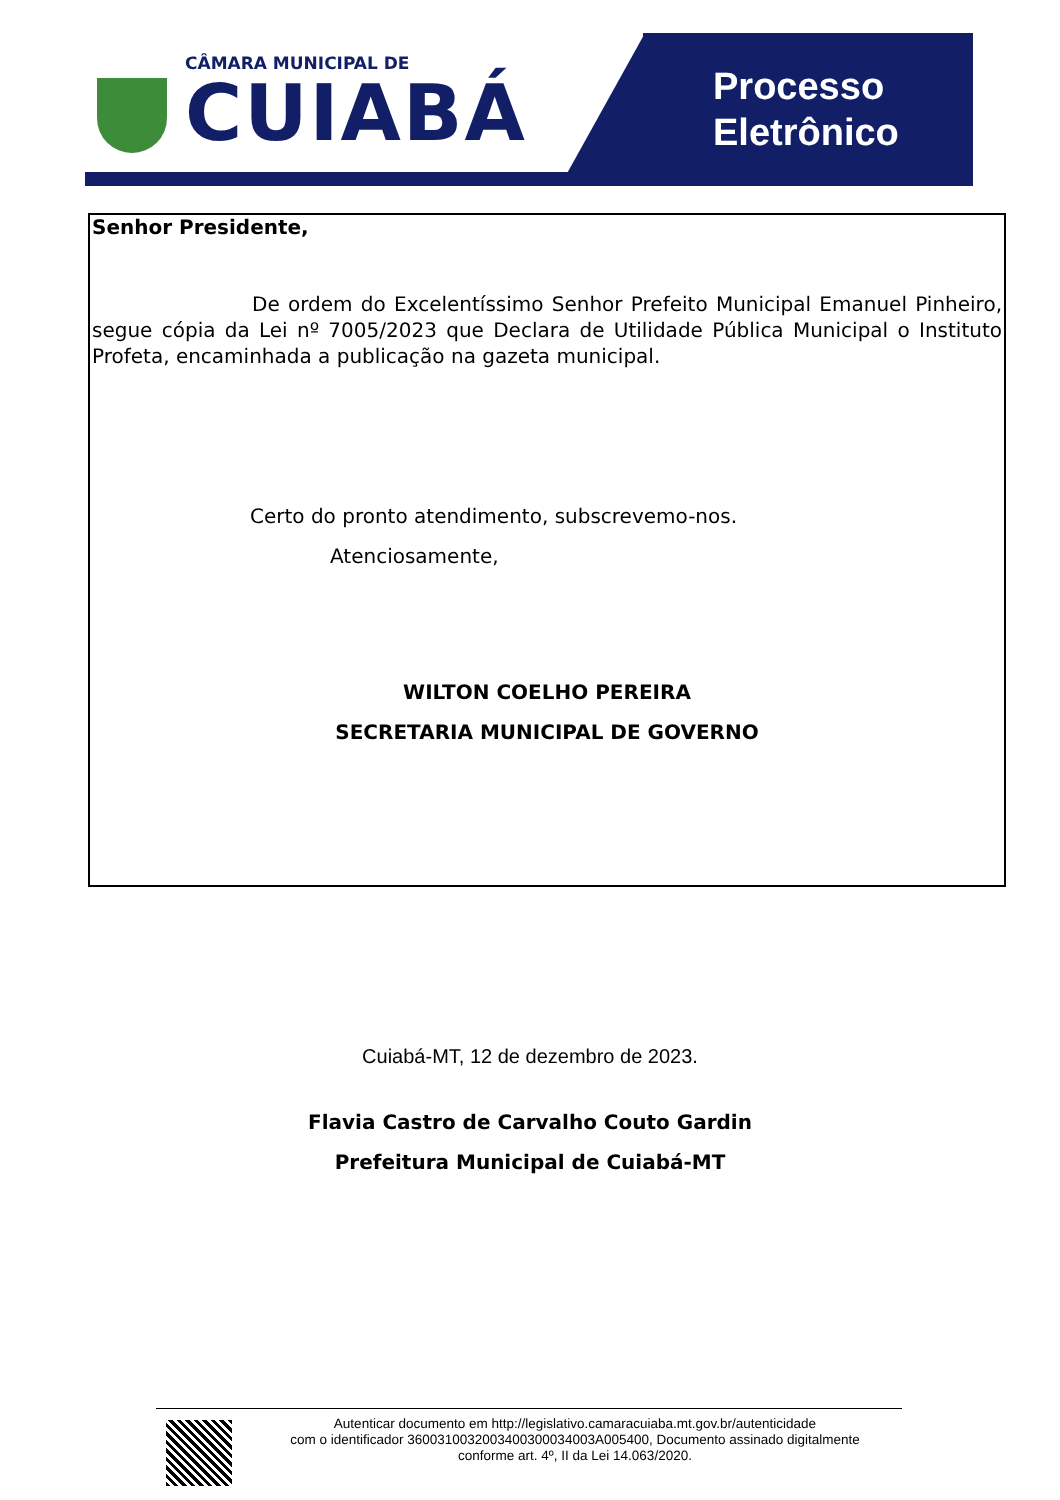CÂMARA MUNICIPAL DE
CUIABÁ
Processo
Eletrônico
Senhor Presidente,
De ordem do Excelentíssimo Senhor Prefeito Municipal Emanuel Pinheiro, segue cópia da Lei nº 7005/2023 que Declara de Utilidade Pública Municipal o Instituto Profeta, encaminhada a publicação na gazeta municipal.
Certo do pronto atendimento, subscrevemo-nos.
Atenciosamente,
WILTON COELHO PEREIRA
SECRETARIA MUNICIPAL DE GOVERNO
Cuiabá-MT, 12 de dezembro de 2023.
Flavia Castro de Carvalho Couto Gardin
Prefeitura Municipal de Cuiabá-MT
Autenticar documento em http://legislativo.camaracuiaba.mt.gov.br/autenticidade
com o identificador 360031003200340030003400​3A005400, Documento assinado digitalmente
conforme art. 4º, II da Lei 14.063/2020.